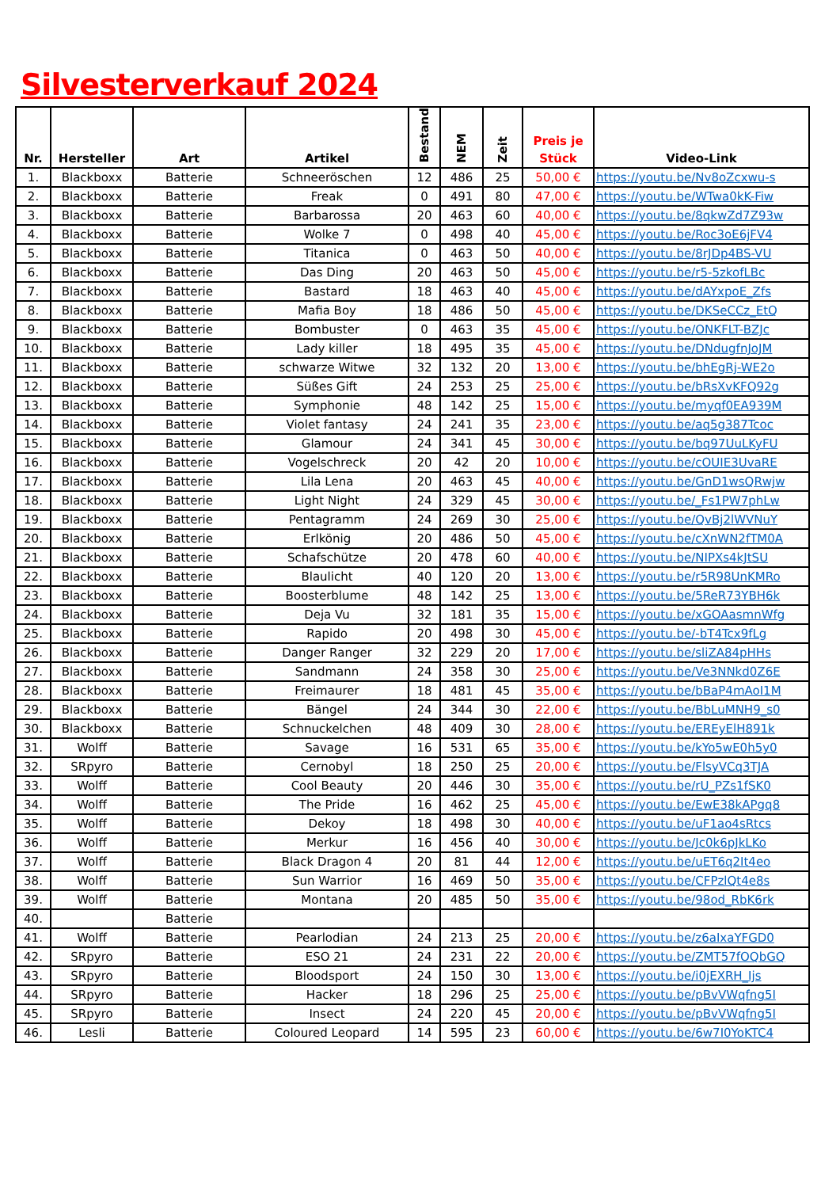Silvesterverkauf 2024
| Nr. | Hersteller | Art | Artikel | Bestand | NEM | Zeit | Preis je Stück | Video-Link |
| --- | --- | --- | --- | --- | --- | --- | --- | --- |
| 1. | Blackboxx | Batterie | Schneeröschen | 12 | 486 | 25 | 50,00 € | https://youtu.be/Nv8oZcxwu-s |
| 2. | Blackboxx | Batterie | Freak | 0 | 491 | 80 | 47,00 € | https://youtu.be/WTwa0kK-Fiw |
| 3. | Blackboxx | Batterie | Barbarossa | 20 | 463 | 60 | 40,00 € | https://youtu.be/8qkwZd7Z93w |
| 4. | Blackboxx | Batterie | Wolke 7 | 0 | 498 | 40 | 45,00 € | https://youtu.be/Roc3oE6jFV4 |
| 5. | Blackboxx | Batterie | Titanica | 0 | 463 | 50 | 40,00 € | https://youtu.be/8rJDp4BS-VU |
| 6. | Blackboxx | Batterie | Das Ding | 20 | 463 | 50 | 45,00 € | https://youtu.be/r5-5zkofLBc |
| 7. | Blackboxx | Batterie | Bastard | 18 | 463 | 40 | 45,00 € | https://youtu.be/dAYxpoE_Zfs |
| 8. | Blackboxx | Batterie | Mafia Boy | 18 | 486 | 50 | 45,00 € | https://youtu.be/DKSeCCz_EtQ |
| 9. | Blackboxx | Batterie | Bombuster | 0 | 463 | 35 | 45,00 € | https://youtu.be/ONKFLT-BZJc |
| 10. | Blackboxx | Batterie | Lady killer | 18 | 495 | 35 | 45,00 € | https://youtu.be/DNdugfnJoJM |
| 11. | Blackboxx | Batterie | schwarze Witwe | 32 | 132 | 20 | 13,00 € | https://youtu.be/bhEgRj-WE2o |
| 12. | Blackboxx | Batterie | Süßes Gift | 24 | 253 | 25 | 25,00 € | https://youtu.be/bRsXvKFQ92g |
| 13. | Blackboxx | Batterie | Symphonie | 48 | 142 | 25 | 15,00 € | https://youtu.be/myqf0EA939M |
| 14. | Blackboxx | Batterie | Violet fantasy | 24 | 241 | 35 | 23,00 € | https://youtu.be/aq5g387Tcoc |
| 15. | Blackboxx | Batterie | Glamour | 24 | 341 | 45 | 30,00 € | https://youtu.be/bq97UuLKyFU |
| 16. | Blackboxx | Batterie | Vogelschreck | 20 | 42 | 20 | 10,00 € | https://youtu.be/cOUIE3UvaRE |
| 17. | Blackboxx | Batterie | Lila Lena | 20 | 463 | 45 | 40,00 € | https://youtu.be/GnD1wsQRwjw |
| 18. | Blackboxx | Batterie | Light Night | 24 | 329 | 45 | 30,00 € | https://youtu.be/_Fs1PW7phLw |
| 19. | Blackboxx | Batterie | Pentagramm | 24 | 269 | 30 | 25,00 € | https://youtu.be/QvBj2lWVNuY |
| 20. | Blackboxx | Batterie | Erlkönig | 20 | 486 | 50 | 45,00 € | https://youtu.be/cXnWN2fTM0A |
| 21. | Blackboxx | Batterie | Schafschütze | 20 | 478 | 60 | 40,00 € | https://youtu.be/NIPXs4kJtSU |
| 22. | Blackboxx | Batterie | Blaulicht | 40 | 120 | 20 | 13,00 € | https://youtu.be/r5R98UnKMRo |
| 23. | Blackboxx | Batterie | Boosterblume | 48 | 142 | 25 | 13,00 € | https://youtu.be/5ReR73YBH6k |
| 24. | Blackboxx | Batterie | Deja Vu | 32 | 181 | 35 | 15,00 € | https://youtu.be/xGOAasmnWfg |
| 25. | Blackboxx | Batterie | Rapido | 20 | 498 | 30 | 45,00 € | https://youtu.be/-bT4Tcx9fLg |
| 26. | Blackboxx | Batterie | Danger Ranger | 32 | 229 | 20 | 17,00 € | https://youtu.be/sliZA84pHHs |
| 27. | Blackboxx | Batterie | Sandmann | 24 | 358 | 30 | 25,00 € | https://youtu.be/Ve3NNkd0Z6E |
| 28. | Blackboxx | Batterie | Freimaurer | 18 | 481 | 45 | 35,00 € | https://youtu.be/bBaP4mAoI1M |
| 29. | Blackboxx | Batterie | Bängel | 24 | 344 | 30 | 22,00 € | https://youtu.be/BbLuMNH9_s0 |
| 30. | Blackboxx | Batterie | Schnuckelchen | 48 | 409 | 30 | 28,00 € | https://youtu.be/EREyElH891k |
| 31. | Wolff | Batterie | Savage | 16 | 531 | 65 | 35,00 € | https://youtu.be/kYo5wE0h5y0 |
| 32. | SRpyro | Batterie | Cernobyl | 18 | 250 | 25 | 20,00 € | https://youtu.be/FlsyVCq3TJA |
| 33. | Wolff | Batterie | Cool Beauty | 20 | 446 | 30 | 35,00 € | https://youtu.be/rU_PZs1fSK0 |
| 34. | Wolff | Batterie | The Pride | 16 | 462 | 25 | 45,00 € | https://youtu.be/EwE38kAPgq8 |
| 35. | Wolff | Batterie | Dekoy | 18 | 498 | 30 | 40,00 € | https://youtu.be/uF1ao4sRtcs |
| 36. | Wolff | Batterie | Merkur | 16 | 456 | 40 | 30,00 € | https://youtu.be/Jc0k6pJkLKo |
| 37. | Wolff | Batterie | Black Dragon 4 | 20 | 81 | 44 | 12,00 € | https://youtu.be/uET6q2It4eo |
| 38. | Wolff | Batterie | Sun Warrior | 16 | 469 | 50 | 35,00 € | https://youtu.be/CFPzlQt4e8s |
| 39. | Wolff | Batterie | Montana | 20 | 485 | 50 | 35,00 € | https://youtu.be/98od_RbK6rk |
| 40. | | Batterie | | | | | | |
| 41. | Wolff | Batterie | Pearlodian | 24 | 213 | 25 | 20,00 € | https://youtu.be/z6aIxaYFGD0 |
| 42. | SRpyro | Batterie | ESO 21 | 24 | 231 | 22 | 20,00 € | https://youtu.be/ZMT57fOQbGQ |
| 43. | SRpyro | Batterie | Bloodsport | 24 | 150 | 30 | 13,00 € | https://youtu.be/i0jEXRH_Ijs |
| 44. | SRpyro | Batterie | Hacker | 18 | 296 | 25 | 25,00 € | https://youtu.be/pBvVWqfng5I |
| 45. | SRpyro | Batterie | Insect | 24 | 220 | 45 | 20,00 € | https://youtu.be/pBvVWqfng5I |
| 46. | Lesli | Batterie | Coloured Leopard | 14 | 595 | 23 | 60,00 € | https://youtu.be/6w7I0YoKTC4 |